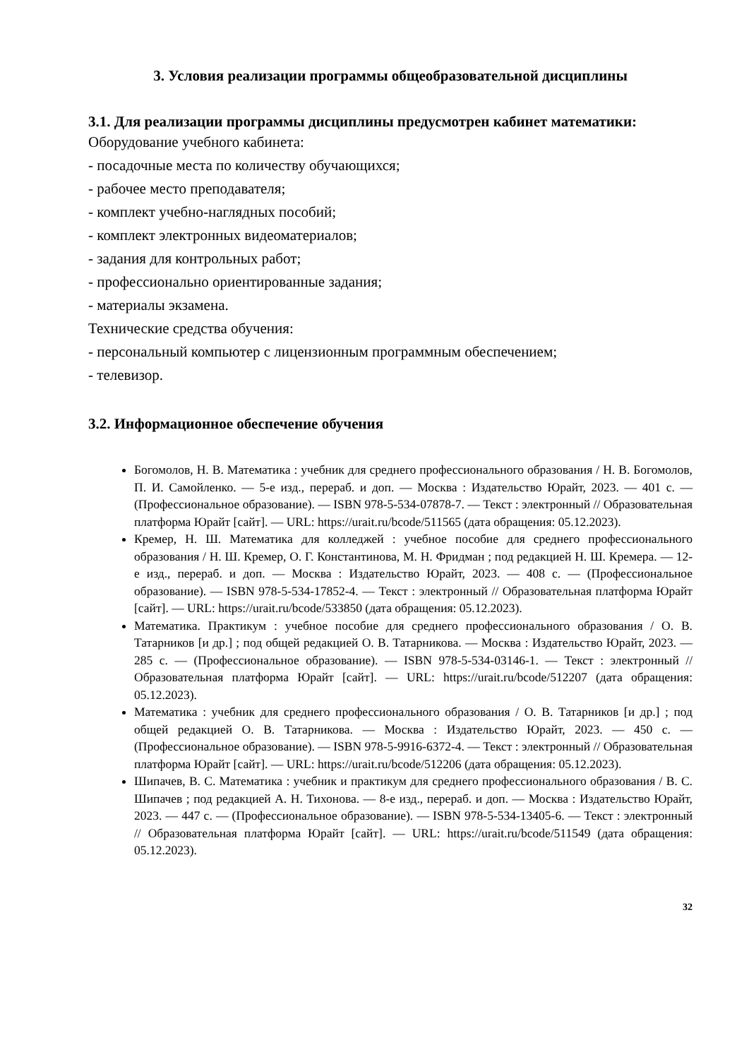3. Условия реализации программы общеобразовательной дисциплины
3.1. Для реализации программы дисциплины предусмотрен кабинет математики:
Оборудование учебного кабинета:
- посадочные места по количеству обучающихся;
- рабочее место преподавателя;
- комплект учебно-наглядных пособий;
- комплект электронных видеоматериалов;
- задания для контрольных работ;
- профессионально ориентированные задания;
- материалы экзамена.
Технические средства обучения:
- персональный компьютер с лицензионным программным обеспечением;
- телевизор.
3.2. Информационное обеспечение обучения
Богомолов, Н. В. Математика : учебник для среднего профессионального образования / Н. В. Богомолов, П. И. Самойленко. — 5-е изд., перераб. и доп. — Москва : Издательство Юрайт, 2023. — 401 с. — (Профессиональное образование). — ISBN 978-5-534-07878-7. — Текст : электронный // Образовательная платформа Юрайт [сайт]. — URL: https://urait.ru/bcode/511565 (дата обращения: 05.12.2023).
Кремер, Н. Ш. Математика для колледжей : учебное пособие для среднего профессионального образования / Н. Ш. Кремер, О. Г. Константинова, М. Н. Фридман ; под редакцией Н. Ш. Кремера. — 12-е изд., перераб. и доп. — Москва : Издательство Юрайт, 2023. — 408 с. — (Профессиональное образование). — ISBN 978-5-534-17852-4. — Текст : электронный // Образовательная платформа Юрайт [сайт]. — URL: https://urait.ru/bcode/533850 (дата обращения: 05.12.2023).
Математика. Практикум : учебное пособие для среднего профессионального образования / О. В. Татарников [и др.] ; под общей редакцией О. В. Татарникова. — Москва : Издательство Юрайт, 2023. — 285 с. — (Профессиональное образование). — ISBN 978-5-534-03146-1. — Текст : электронный // Образовательная платформа Юрайт [сайт]. — URL: https://urait.ru/bcode/512207 (дата обращения: 05.12.2023).
Математика : учебник для среднего профессионального образования / О. В. Татарников [и др.] ; под общей редакцией О. В. Татарникова. — Москва : Издательство Юрайт, 2023. — 450 с. — (Профессиональное образование). — ISBN 978-5-9916-6372-4. — Текст : электронный // Образовательная платформа Юрайт [сайт]. — URL: https://urait.ru/bcode/512206 (дата обращения: 05.12.2023).
Шипачев, В. С. Математика : учебник и практикум для среднего профессионального образования / В. С. Шипачев ; под редакцией А. Н. Тихонова. — 8-е изд., перераб. и доп. — Москва : Издательство Юрайт, 2023. — 447 с. — (Профессиональное образование). — ISBN 978-5-534-13405-6. — Текст : электронный // Образовательная платформа Юрайт [сайт]. — URL: https://urait.ru/bcode/511549 (дата обращения: 05.12.2023).
32